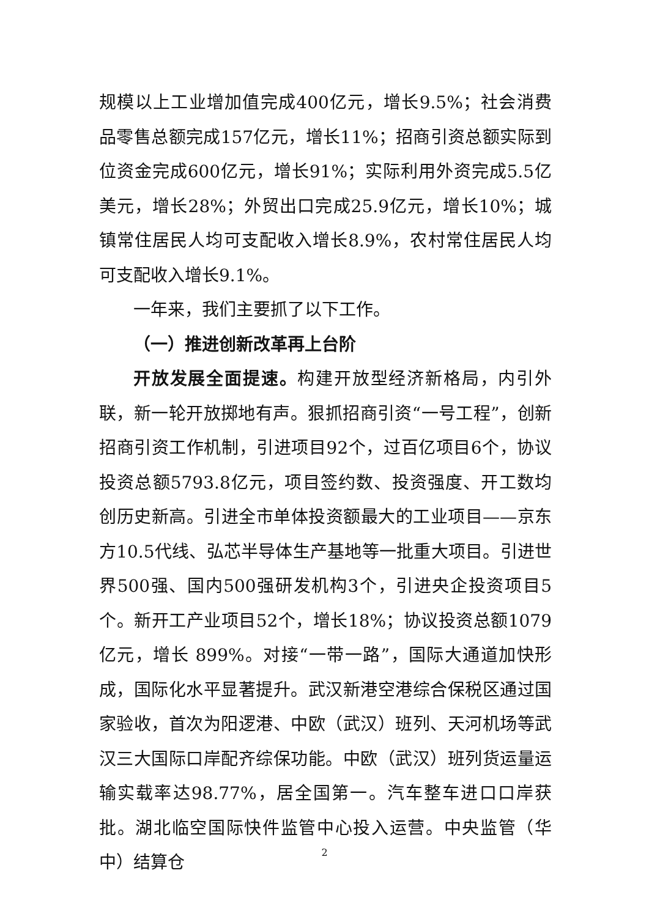规模以上工业增加值完成400亿元，增长9.5%；社会消费品零售总额完成157亿元，增长11%；招商引资总额实际到位资金完成600亿元，增长91%；实际利用外资完成5.5亿美元，增长28%；外贸出口完成25.9亿元，增长10%；城镇常住居民人均可支配收入增长8.9%，农村常住居民人均可支配收入增长9.1%。
一年来，我们主要抓了以下工作。
（一）推进创新改革再上台阶
开放发展全面提速。构建开放型经济新格局，内引外联，新一轮开放掷地有声。狠抓招商引资“一号工程”，创新招商引资工作机制，引进项目92个，过百亿项目6个，协议投资总额5793.8亿元，项目签约数、投资强度、开工数均创历史新高。引进全市单体投资额最大的工业项目——京东方10.5代线、弘芯半导体生产基地等一批重大项目。引进世界500强、国内500强研发机构3个，引进央企投资项目5个。新开工产业项目52个，增长18%；协议投资总额1079亿元，增长 899%。对接“一带一路”，国际大通道加快形成，国际化水平显著提升。武汉新港空港综合保税区通过国家验收，首次为阳逻港、中欧（武汉）班列、天河机场等武汉三大国际口岸配齐综保功能。中欧（武汉）班列货运量运输实载率达98.77%，居全国第一。汽车整车进口口岸获批。湖北临空国际快件监管中心投入运营。中央监管（华中）结算仓
2